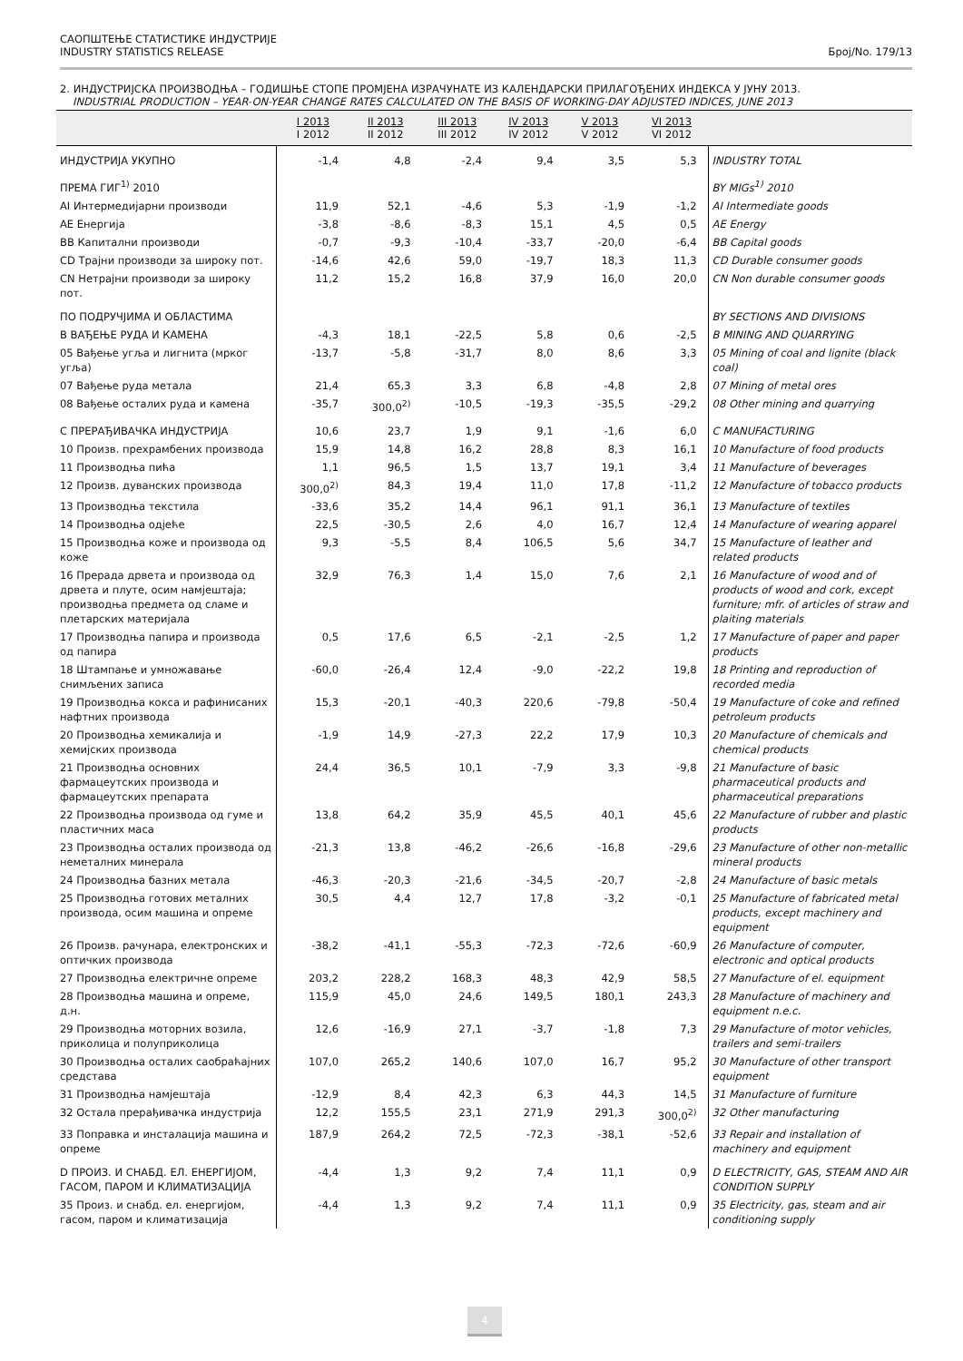САОПШТЕЊЕ СТАТИСТИКЕ ИНДУСТРИЈЕ
INDUSTRY STATISTICS RELEASE
Број/No. 179/13
2. ИНДУСТРИЈСКА ПРОИЗВОДЊА – ГОДИШЊЕ СТОПЕ ПРОМЈЕНА ИЗРАЧУНАТЕ ИЗ КАЛЕНДАРСКИ ПРИЛАГОЂЕНИХ ИНДЕКСА У ЈУНУ 2013.
INDUSTRIAL PRODUCTION – YEAR-ON-YEAR CHANGE RATES CALCULATED ON THE BASIS OF WORKING-DAY ADJUSTED INDICES, JUNE 2013
| | I 2013 I 2012 | II 2013 II 2012 | III 2013 III 2012 | IV 2013 IV 2012 | V 2013 V 2012 | VI 2013 VI 2012 | |
| --- | --- | --- | --- | --- | --- | --- | --- |
| ИНДУСТРИЈА УКУПНО | -1,4 | 4,8 | -2,4 | 9,4 | 3,5 | 5,3 | INDUSTRY TOTAL |
| ПРЕМА ГИГ<sup>1)</sup> 2010 | | | | | | | BY MIGs<sup>1)</sup> 2010 |
| AI Интермедијарни производи | 11,9 | 52,1 | -4,6 | 5,3 | -1,9 | -1,2 | AI Intermediate goods |
| AE Енергија | -3,8 | -8,6 | -8,3 | 15,1 | 4,5 | 0,5 | AE Energy |
| BB Капитални производи | -0,7 | -9,3 | -10,4 | -33,7 | -20,0 | -6,4 | BB Capital goods |
| CD Трајни производи за широку пот. | -14,6 | 42,6 | 59,0 | -19,7 | 18,3 | 11,3 | CD Durable consumer goods |
| CN Нетрајни производи за широку пот. | 11,2 | 15,2 | 16,8 | 37,9 | 16,0 | 20,0 | CN Non durable consumer goods |
| ПО ПОДРУЧЈИМА И ОБЛАСТИМА | | | | | | | BY SECTIONS AND DIVISIONS |
| B ВАЂЕЊЕ РУДА И КАМЕНА | -4,3 | 18,1 | -22,5 | 5,8 | 0,6 | -2,5 | B MINING AND QUARRYING |
| 05 Вађење угља и лигнита (мрког угља) | -13,7 | -5,8 | -31,7 | 8,0 | 8,6 | 3,3 | 05 Mining of coal and lignite (black coal) |
| 07 Вађење руда метала | 21,4 | 65,3 | 3,3 | 6,8 | -4,8 | 2,8 | 07 Mining of metal ores |
| 08 Вађење осталих руда и камена | -35,7 | 300,0<sup>2)</sup> | -10,5 | -19,3 | -35,5 | -29,2 | 08 Other mining and quarrying |
| C ПРЕРАЂИВАЧКА ИНДУСТРИЈА | 10,6 | 23,7 | 1,9 | 9,1 | -1,6 | 6,0 | C MANUFACTURING |
| 10 Произв. прехрамбених производа | 15,9 | 14,8 | 16,2 | 28,8 | 8,3 | 16,1 | 10 Manufacture of food products |
| 11 Производња пића | 1,1 | 96,5 | 1,5 | 13,7 | 19,1 | 3,4 | 11 Manufacture of beverages |
| 12 Произв. дуванских производа | 300,0<sup>2)</sup> | 84,3 | 19,4 | 11,0 | 17,8 | -11,2 | 12 Manufacture of tobacco products |
| 13 Производња текстила | -33,6 | 35,2 | 14,4 | 96,1 | 91,1 | 36,1 | 13 Manufacture of textiles |
| 14 Производња одјеће | 22,5 | -30,5 | 2,6 | 4,0 | 16,7 | 12,4 | 14 Manufacture of wearing apparel |
| 15 Производња коже и производа од коже | 9,3 | -5,5 | 8,4 | 106,5 | 5,6 | 34,7 | 15 Manufacture of leather and related products |
| 16 Прерада дрвета и производа од дрвета и плуте, осим намјештаја; производња предмета од сламе и плетарских материјала | 32,9 | 76,3 | 1,4 | 15,0 | 7,6 | 2,1 | 16 Manufacture of wood and of products of wood and cork, except furniture; mfr. of articles of straw and plaiting materials |
| 17 Производња папира и производа од папира | 0,5 | 17,6 | 6,5 | -2,1 | -2,5 | 1,2 | 17 Manufacture of paper and paper products |
| 18 Штампање и умножавање снимљених записа | -60,0 | -26,4 | 12,4 | -9,0 | -22,2 | 19,8 | 18 Printing and reproduction of recorded media |
| 19 Производња кокса и рафинисаних нафтних производа | 15,3 | -20,1 | -40,3 | 220,6 | -79,8 | -50,4 | 19 Manufacture of coke and refined petroleum products |
| 20 Производња хемикалија и хемијских производа | -1,9 | 14,9 | -27,3 | 22,2 | 17,9 | 10,3 | 20 Manufacture of chemicals and chemical products |
| 21 Производња основних фармацеутских производа и фармацеутских препарата | 24,4 | 36,5 | 10,1 | -7,9 | 3,3 | -9,8 | 21 Manufacture of basic pharmaceutical products and pharmaceutical preparations |
| 22 Производња производа од гуме и пластичних маса | 13,8 | 64,2 | 35,9 | 45,5 | 40,1 | 45,6 | 22 Manufacture of rubber and plastic products |
| 23 Производња осталих производа од неметалних минерала | -21,3 | 13,8 | -46,2 | -26,6 | -16,8 | -29,6 | 23 Manufacture of other non-metallic mineral products |
| 24 Производња базних метала | -46,3 | -20,3 | -21,6 | -34,5 | -20,7 | -2,8 | 24 Manufacture of basic metals |
| 25 Производња готових металних производа, осим машина и опреме | 30,5 | 4,4 | 12,7 | 17,8 | -3,2 | -0,1 | 25 Manufacture of fabricated metal products, except machinery and equipment |
| 26 Произв. рачунара, електронских и оптичких производа | -38,2 | -41,1 | -55,3 | -72,3 | -72,6 | -60,9 | 26 Manufacture of computer, electronic and optical products |
| 27 Производња електричне опреме | 203,2 | 228,2 | 168,3 | 48,3 | 42,9 | 58,5 | 27 Manufacture of el. equipment |
| 28 Производња машина и опреме, д.н. | 115,9 | 45,0 | 24,6 | 149,5 | 180,1 | 243,3 | 28 Manufacture of machinery and equipment n.e.c. |
| 29 Производња моторних возила, приколица и полуприколица | 12,6 | -16,9 | 27,1 | -3,7 | -1,8 | 7,3 | 29 Manufacture of motor vehicles, trailers and semi-trailers |
| 30 Производња осталих саобраћајних средстава | 107,0 | 265,2 | 140,6 | 107,0 | 16,7 | 95,2 | 30 Manufacture of other transport equipment |
| 31 Производња намјештаја | -12,9 | 8,4 | 42,3 | 6,3 | 44,3 | 14,5 | 31 Manufacture of furniture |
| 32 Остала прерађивачка индустрија | 12,2 | 155,5 | 23,1 | 271,9 | 291,3 | 300,0<sup>2)</sup> | 32 Other manufacturing |
| 33 Поправка и инсталација машина и опреме | 187,9 | 264,2 | 72,5 | -72,3 | -38,1 | -52,6 | 33 Repair and installation of machinery and equipment |
| D ПРОИЗ. И СНАБД. ЕЛ. ЕНЕРГИЈОМ, ГАСОМ, ПАРОМ И КЛИМАТИЗАЦИЈА | -4,4 | 1,3 | 9,2 | 7,4 | 11,1 | 0,9 | D ELECTRICITY, GAS, STEAM AND AIR CONDITION SUPPLY |
| 35 Произ. и снабд. ел. енергијом, гасом, паром и климатизација | -4,4 | 1,3 | 9,2 | 7,4 | 11,1 | 0,9 | 35 Electricity, gas, steam and air conditioning supply |
4